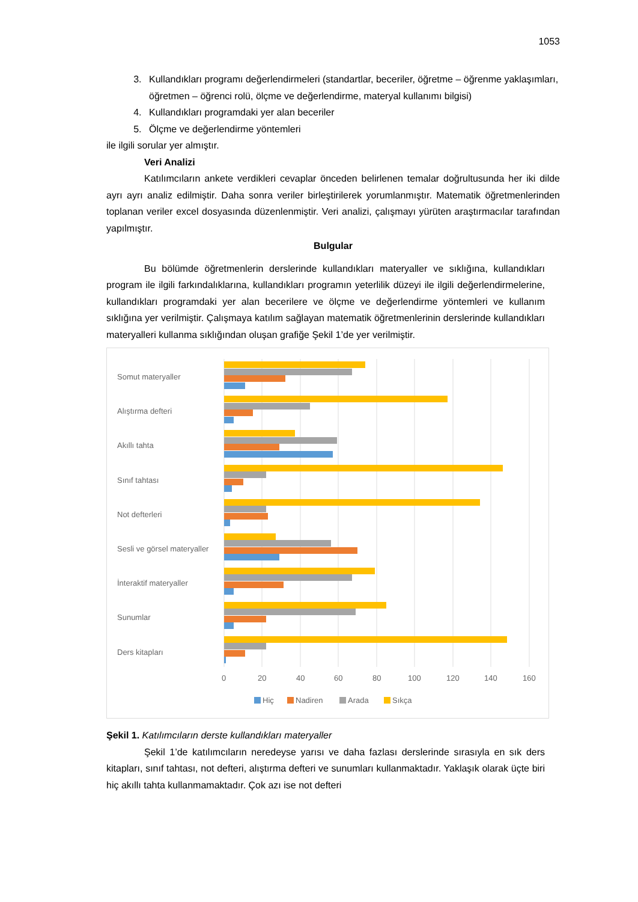1053
3. Kullandıkları programı değerlendirmeleri (standartlar, beceriler, öğretme – öğrenme yaklaşımları, öğretmen – öğrenci rolü, ölçme ve değerlendirme, materyal kullanımı bilgisi)
4. Kullandıkları programdaki yer alan beceriler
5. Ölçme ve değerlendirme yöntemleri
ile ilgili sorular yer almıştır.
Veri Analizi
Katılımcıların ankete verdikleri cevaplar önceden belirlenen temalar doğrultusunda her iki dilde ayrı ayrı analiz edilmiştir. Daha sonra veriler birleştirilerek yorumlanmıştır. Matematik öğretmenlerinden toplanan veriler excel dosyasında düzenlenmiştir. Veri analizi, çalışmayı yürüten araştırmacılar tarafından yapılmıştır.
Bulgular
Bu bölümde öğretmenlerin derslerinde kullandıkları materyaller ve sıklığına, kullandıkları program ile ilgili farkındalıklarına, kullandıkları programın yeterlilik düzeyi ile ilgili değerlendirmelerine, kullandıkları programdaki yer alan becerilere ve ölçme ve değerlendirme yöntemleri ve kullanım sıklığına yer verilmiştir. Çalışmaya katılım sağlayan matematik öğretmenlerinin derslerinde kullandıkları materyalleri kullanma sıklığından oluşan grafiğe Şekil 1’de yer verilmiştir.
Somut materyaller
Alıştırma defteri
Akıllı tahta
Sınıf tahtası
Not defterleri
Sesli ve görsel materyaller
İnteraktif materyaller
Sunumlar
Ders kitapları
0
20
40
60
80
100
120
140
160
Hiç
Nadiren
Arada
Sıkça
Şekil 1. Katılımcıların derste kullandıkları materyaller
Şekil 1’de katılımcıların neredeyse yarısı ve daha fazlası derslerinde sırasıyla en sık ders kitapları, sınıf tahtası, not defteri, alıştırma defteri ve sunumları kullanmaktadır. Yaklaşık olarak üçte biri hiç akıllı tahta kullanmamaktadır. Çok azı ise not defteri